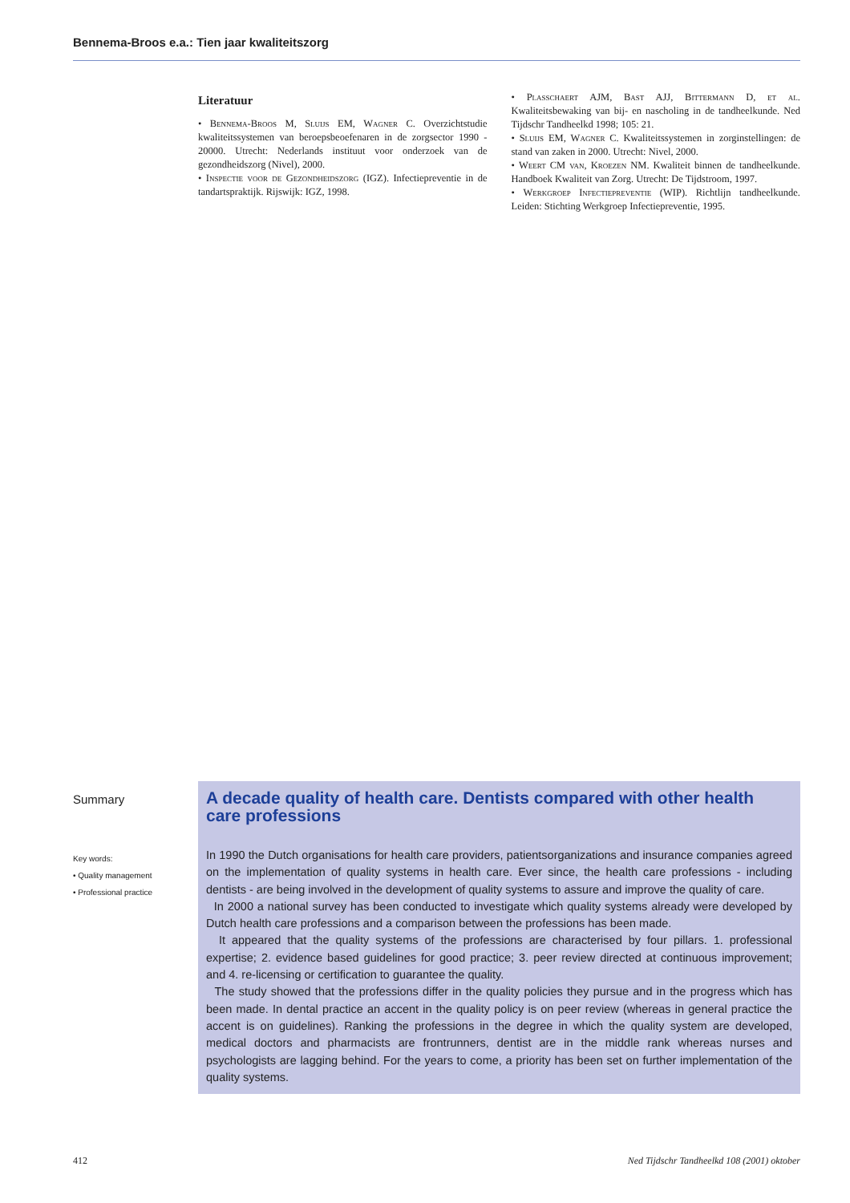Bennema-Broos e.a.: Tien jaar kwaliteitszorg
Literatuur
• Bennema-Broos M, Sluijs EM, Wagner C. Overzichtstudie kwaliteitssystemen van beroepsbeoefenaren in de zorgsector 1990 - 20000. Utrecht: Nederlands instituut voor onderzoek van de gezondheidszorg (Nivel), 2000.
• Inspectie voor de Gezondheidszorg (IGZ). Infectiepreventie in de tandartspraktijk. Rijswijk: IGZ, 1998.
• Plasschaert AJM, Bast AJJ, Bittermann D, et al. Kwaliteitsbewaking van bij- en nascholing in de tandheelkunde. Ned Tijdschr Tandheelkd 1998; 105: 21.
• Sluijs EM, Wagner C. Kwaliteitssystemen in zorginstellingen: de stand van zaken in 2000. Utrecht: Nivel, 2000.
• Weert CM van, Kroezen NM. Kwaliteit binnen de tandheelkunde. Handboek Kwaliteit van Zorg. Utrecht: De Tijdstroom, 1997.
• Werkgroep Infectiepreventie (WIP). Richtlijn tandheelkunde. Leiden: Stichting Werkgroep Infectiepreventie, 1995.
Summary
Key words:
• Quality management
• Professional practice
A decade quality of health care. Dentists compared with other health care professions
In 1990 the Dutch organisations for health care providers, patientsorganizations and insurance companies agreed on the implementation of quality systems in health care. Ever since, the health care professions - including dentists - are being involved in the development of quality systems to assure and improve the quality of care.
In 2000 a national survey has been conducted to investigate which quality systems already were developed by Dutch health care professions and a comparison between the professions has been made.
It appeared that the quality systems of the professions are characterised by four pillars. 1. professional expertise; 2. evidence based guidelines for good practice; 3. peer review directed at continuous improvement; and 4. re-licensing or certification to guarantee the quality.
The study showed that the professions differ in the quality policies they pursue and in the progress which has been made. In dental practice an accent in the quality policy is on peer review (whereas in general practice the accent is on guidelines). Ranking the professions in the degree in which the quality system are developed, medical doctors and pharmacists are frontrunners, dentist are in the middle rank whereas nurses and psychologists are lagging behind. For the years to come, a priority has been set on further implementation of the quality systems.
412 Ned Tijdschr Tandheelkd 108 (2001) oktober